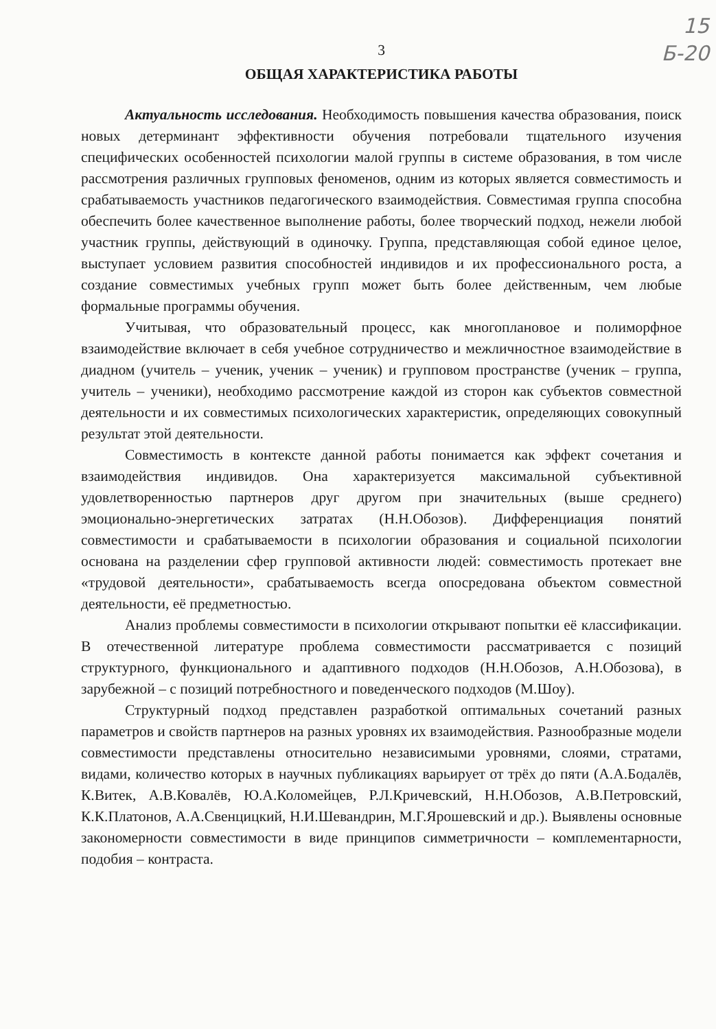15
Б-20
3
ОБЩАЯ ХАРАКТЕРИСТИКА РАБОТЫ
Актуальность исследования. Необходимость повышения качества образования, поиск новых детерминант эффективности обучения потребовали тщательного изучения специфических особенностей психологии малой группы в системе образования, в том числе рассмотрения различных групповых феноменов, одним из которых является совместимость и срабатываемость участников педагогического взаимодействия. Совместимая группа способна обеспечить более качественное выполнение работы, более творческий подход, нежели любой участник группы, действующий в одиночку. Группа, представляющая собой единое целое, выступает условием развития способностей индивидов и их профессионального роста, а создание совместимых учебных групп может быть более действенным, чем любые формальные программы обучения.
Учитывая, что образовательный процесс, как многоплановое и полиморфное взаимодействие включает в себя учебное сотрудничество и межличностное взаимодействие в диадном (учитель – ученик, ученик – ученик) и групповом пространстве (ученик – группа, учитель – ученики), необходимо рассмотрение каждой из сторон как субъектов совместной деятельности и их совместимых психологических характеристик, определяющих совокупный результат этой деятельности.
Совместимость в контексте данной работы понимается как эффект сочетания и взаимодействия индивидов. Она характеризуется максимальной субъективной удовлетворенностью партнеров друг другом при значительных (выше среднего) эмоционально-энергетических затратах (Н.Н.Обозов). Дифференциация понятий совместимости и срабатываемости в психологии образования и социальной психологии основана на разделении сфер групповой активности людей: совместимость протекает вне «трудовой деятельности», срабатываемость всегда опосредована объектом совместной деятельности, её предметностью.
Анализ проблемы совместимости в психологии открывают попытки её классификации. В отечественной литературе проблема совместимости рассматривается с позиций структурного, функционального и адаптивного подходов (Н.Н.Обозов, А.Н.Обозова), в зарубежной – с позиций потребностного и поведенческого подходов (М.Шоу).
Структурный подход представлен разработкой оптимальных сочетаний разных параметров и свойств партнеров на разных уровнях их взаимодействия. Разнообразные модели совместимости представлены относительно независимыми уровнями, слоями, стратами, видами, количество которых в научных публикациях варьирует от трёх до пяти (А.А.Бодалёв, К.Витек, А.В.Ковалёв, Ю.А.Коломейцев, Р.Л.Кричевский, Н.Н.Обозов, А.В.Петровский, К.К.Платонов, А.А.Свенцицкий, Н.И.Шевандрин, М.Г.Ярошевский и др.). Выявлены основные закономерности совместимости в виде принципов симметричности – комплементарности, подобия – контраста.